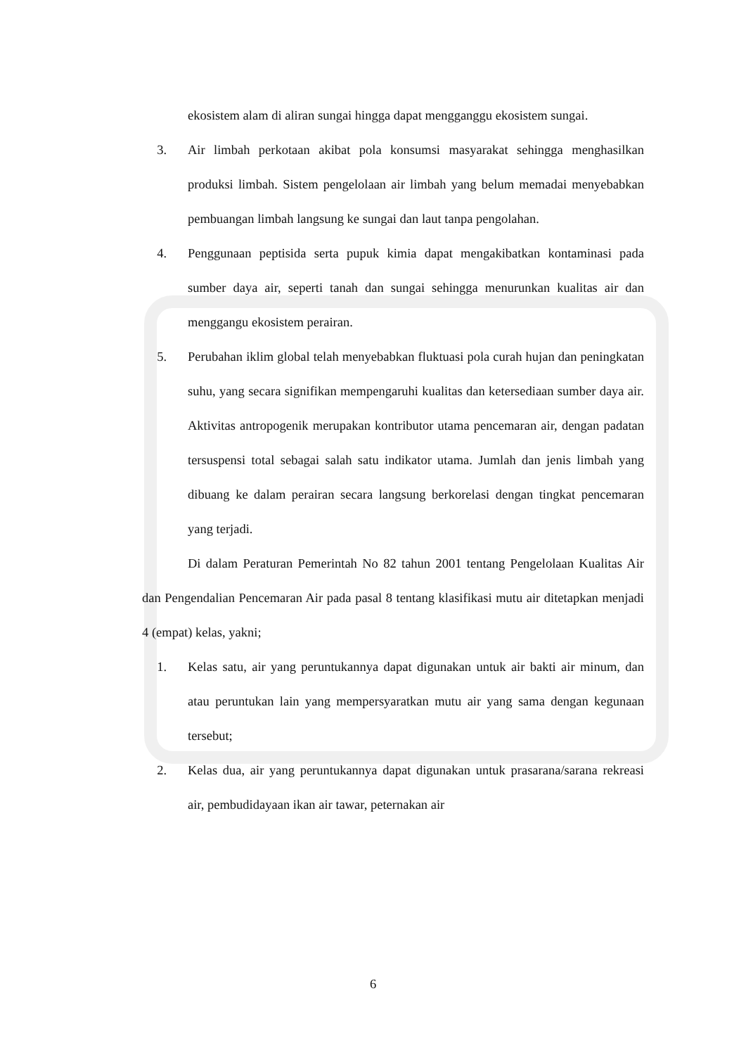ekosistem alam di aliran sungai hingga dapat mengganggu ekosistem sungai.
3. Air limbah perkotaan akibat pola konsumsi masyarakat sehingga menghasilkan produksi limbah. Sistem pengelolaan air limbah yang belum memadai menyebabkan pembuangan limbah langsung ke sungai dan laut tanpa pengolahan.
4. Penggunaan peptisida serta pupuk kimia dapat mengakibatkan kontaminasi pada sumber daya air, seperti tanah dan sungai sehingga menurunkan kualitas air dan menggangu ekosistem perairan.
5. Perubahan iklim global telah menyebabkan fluktuasi pola curah hujan dan peningkatan suhu, yang secara signifikan mempengaruhi kualitas dan ketersediaan sumber daya air. Aktivitas antropogenik merupakan kontributor utama pencemaran air, dengan padatan tersuspensi total sebagai salah satu indikator utama. Jumlah dan jenis limbah yang dibuang ke dalam perairan secara langsung berkorelasi dengan tingkat pencemaran yang terjadi.
Di dalam Peraturan Pemerintah No 82 tahun 2001 tentang Pengelolaan Kualitas Air dan Pengendalian Pencemaran Air pada pasal 8 tentang klasifikasi mutu air ditetapkan menjadi 4 (empat) kelas, yakni;
1. Kelas satu, air yang peruntukannya dapat digunakan untuk air bakti air minum, dan atau peruntukan lain yang mempersyaratkan mutu air yang sama dengan kegunaan tersebut;
2. Kelas dua, air yang peruntukannya dapat digunakan untuk prasarana/sarana rekreasi air, pembudidayaan ikan air tawar, peternakan air
6